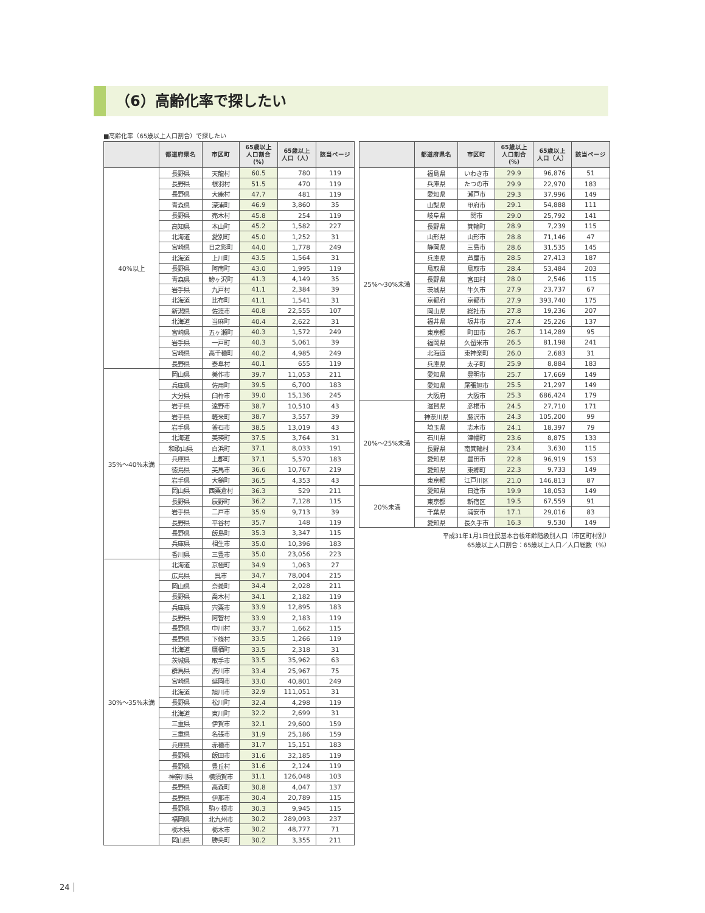（6）高齢化率で探したい
■高齢化率（65歳以上人口割合）で探したい
| | 都道府県名 | 市区町 | 65歳以上 人口割合 (%) | 65歳以上 人口（人） | 該当ページ |
| --- | --- | --- | --- | --- | --- |
| 40%以上 | 長野県 | 天龍村 | 60.5 | 780 | 119 |
| | 長野県 | 根羽村 | 51.5 | 470 | 119 |
| | 長野県 | 大鹿村 | 47.7 | 481 | 119 |
| | 青森県 | 深浦町 | 46.9 | 3,860 | 35 |
| | 長野県 | 売木村 | 45.8 | 254 | 119 |
| | 高知県 | 本山町 | 45.2 | 1,582 | 227 |
| | 北海道 | 愛別町 | 45.0 | 1,252 | 31 |
| | 宮崎県 | 日之影町 | 44.0 | 1,778 | 249 |
| | 北海道 | 上川町 | 43.5 | 1,564 | 31 |
| | 長野県 | 阿南町 | 43.0 | 1,995 | 119 |
| | 青森県 | 鰺ヶ沢町 | 41.3 | 4,149 | 35 |
| | 岩手県 | 九戸村 | 41.1 | 2,384 | 39 |
| | 北海道 | 比布町 | 41.1 | 1,541 | 31 |
| | 新潟県 | 佐渡市 | 40.8 | 22,555 | 107 |
| | 北海道 | 当麻町 | 40.4 | 2,622 | 31 |
| | 宮崎県 | 五ヶ瀬町 | 40.3 | 1,572 | 249 |
| | 岩手県 | 一戸町 | 40.3 | 5,061 | 39 |
| | 宮崎県 | 高千穂町 | 40.2 | 4,985 | 249 |
| | 長野県 | 泰阜村 | 40.1 | 655 | 119 |
| 35%～40%未満 | 岡山県 | 美作市 | 39.7 | 11,053 | 211 |
| | 兵庫県 | 佐用町 | 39.5 | 6,700 | 183 |
| | 大分県 | 臼杵市 | 39.0 | 15,136 | 245 |
| | 岩手県 | 遠野市 | 38.7 | 10,510 | 43 |
| | 岩手県 | 軽米町 | 38.7 | 3,557 | 39 |
| | 岩手県 | 釜石市 | 38.5 | 13,019 | 43 |
| | 北海道 | 美瑛町 | 37.5 | 3,764 | 31 |
| | 和歌山県 | 白浜町 | 37.1 | 8,033 | 191 |
| | 兵庫県 | 上郡町 | 37.1 | 5,570 | 183 |
| | 徳島県 | 美馬市 | 36.6 | 10,767 | 219 |
| | 岩手県 | 大槌町 | 36.5 | 4,353 | 43 |
| | 岡山県 | 西粟倉村 | 36.3 | 529 | 211 |
| | 長野県 | 辰野町 | 36.2 | 7,128 | 115 |
| | 岩手県 | 二戸市 | 35.9 | 9,713 | 39 |
| | 長野県 | 平谷村 | 35.7 | 148 | 119 |
| | 長野県 | 飯島町 | 35.3 | 3,347 | 115 |
| | 兵庫県 | 相生市 | 35.0 | 10,396 | 183 |
| | 香川県 | 三豊市 | 35.0 | 23,056 | 223 |
| 30%～35%未満 | 北海道 | 京極町 | 34.9 | 1,063 | 27 |
| | 広島県 | 呉市 | 34.7 | 78,004 | 215 |
| | 岡山県 | 奈義町 | 34.4 | 2,028 | 211 |
| | 長野県 | 喬木村 | 34.1 | 2,182 | 119 |
| | 兵庫県 | 宍粟市 | 33.9 | 12,895 | 183 |
| | 長野県 | 阿智村 | 33.9 | 2,183 | 119 |
| | 長野県 | 中川村 | 33.7 | 1,662 | 115 |
| | 長野県 | 下條村 | 33.5 | 1,266 | 119 |
| | 北海道 | 鷹栖町 | 33.5 | 2,318 | 31 |
| | 茨城県 | 取手市 | 33.5 | 35,962 | 63 |
| | 群馬県 | 渋川市 | 33.4 | 25,967 | 75 |
| | 宮崎県 | 延岡市 | 33.0 | 40,801 | 249 |
| | 北海道 | 旭川市 | 32.9 | 111,051 | 31 |
| | 長野県 | 松川町 | 32.4 | 4,298 | 119 |
| | 北海道 | 東川町 | 32.2 | 2,699 | 31 |
| | 三重県 | 伊賀市 | 32.1 | 29,600 | 159 |
| | 三重県 | 名張市 | 31.9 | 25,186 | 159 |
| | 兵庫県 | 赤穂市 | 31.7 | 15,151 | 183 |
| | 長野県 | 飯田市 | 31.6 | 32,185 | 119 |
| | 長野県 | 豊丘村 | 31.6 | 2,124 | 119 |
| | 神奈川県 | 横須賀市 | 31.1 | 126,048 | 103 |
| | 長野県 | 高森町 | 30.8 | 4,047 | 137 |
| | 長野県 | 伊那市 | 30.4 | 20,789 | 115 |
| | 長野県 | 駒ヶ根市 | 30.3 | 9,945 | 115 |
| | 福岡県 | 北九州市 | 30.2 | 289,093 | 237 |
| | 栃木県 | 栃木市 | 30.2 | 48,777 | 71 |
| | 岡山県 | 勝央町 | 30.2 | 3,355 | 211 |
| | 都道府県名 | 市区町 | 65歳以上 人口割合 (%) | 65歳以上 人口（人） | 該当ページ |
| --- | --- | --- | --- | --- | --- |
| 25%～30%未満 | 福島県 | いわき市 | 29.9 | 96,876 | 51 |
| | 兵庫県 | たつの市 | 29.9 | 22,970 | 183 |
| | 愛知県 | 瀬戸市 | 29.3 | 37,996 | 149 |
| | 山梨県 | 甲府市 | 29.1 | 54,888 | 111 |
| | 岐阜県 | 関市 | 29.0 | 25,792 | 141 |
| | 長野県 | 箕輪町 | 28.9 | 7,239 | 115 |
| | 山形県 | 山形市 | 28.8 | 71,146 | 47 |
| | 静岡県 | 三島市 | 28.6 | 31,535 | 145 |
| | 兵庫県 | 芦屋市 | 28.5 | 27,413 | 187 |
| | 鳥取県 | 鳥取市 | 28.4 | 53,484 | 203 |
| | 長野県 | 宮田村 | 28.0 | 2,546 | 115 |
| | 茨城県 | 牛久市 | 27.9 | 23,737 | 67 |
| | 京都府 | 京都市 | 27.9 | 393,740 | 175 |
| | 岡山県 | 総社市 | 27.8 | 19,236 | 207 |
| | 福井県 | 坂井市 | 27.4 | 25,226 | 137 |
| | 東京都 | 町田市 | 26.7 | 114,289 | 95 |
| | 福岡県 | 久留米市 | 26.5 | 81,198 | 241 |
| | 北海道 | 東神楽町 | 26.0 | 2,683 | 31 |
| | 兵庫県 | 太子町 | 25.9 | 8,884 | 183 |
| | 愛知県 | 豊明市 | 25.7 | 17,669 | 149 |
| | 愛知県 | 尾張旭市 | 25.5 | 21,297 | 149 |
| | 大阪府 | 大阪市 | 25.3 | 686,424 | 179 |
| 20%～25%未満 | 滋賀県 | 彦根市 | 24.5 | 27,710 | 171 |
| | 神奈川県 | 藤沢市 | 24.3 | 105,200 | 99 |
| | 埼玉県 | 志木市 | 24.1 | 18,397 | 79 |
| | 石川県 | 津幡町 | 23.6 | 8,875 | 133 |
| | 長野県 | 南箕輪村 | 23.4 | 3,630 | 115 |
| | 愛知県 | 豊田市 | 22.8 | 96,919 | 153 |
| | 愛知県 | 東郷町 | 22.3 | 9,733 | 149 |
| | 東京都 | 江戸川区 | 21.0 | 146,813 | 87 |
| 20%未満 | 愛知県 | 日進市 | 19.9 | 18,053 | 149 |
| | 東京都 | 新宿区 | 19.5 | 67,559 | 91 |
| | 千葉県 | 浦安市 | 17.1 | 29,016 | 83 |
| | 愛知県 | 長久手市 | 16.3 | 9,530 | 149 |
平成31年1月1日住民基本台帳年齢階級別人口（市区町村別）
65歳以上人口割合：65歳以上人口／人口総数（%）
24